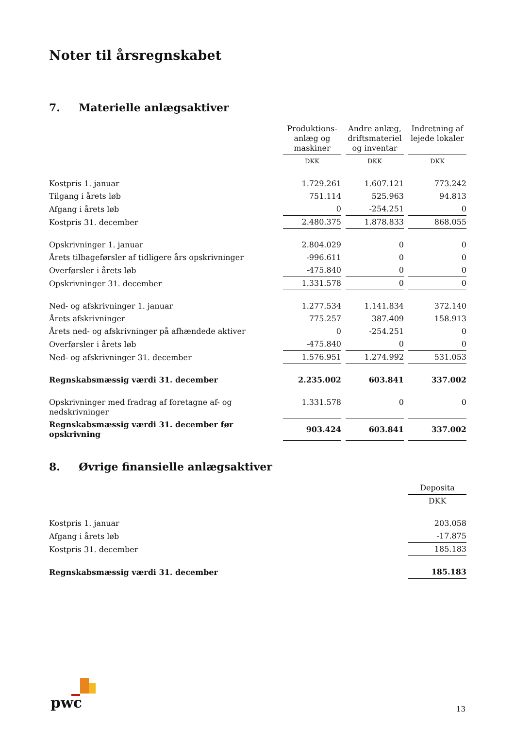Noter til årsregnskabet
7. Materielle anlægsaktiver
| | Produktions- anlæg og maskiner | Andre anlæg, driftsmateriel og inventar | Indretning af lejede lokaler |
| --- | --- | --- | --- |
| | DKK | DKK | DKK |
| Kostpris 1. januar | 1.729.261 | 1.607.121 | 773.242 |
| Tilgang i årets løb | 751.114 | 525.963 | 94.813 |
| Afgang i årets løb | 0 | -254.251 | 0 |
| Kostpris 31. december | 2.480.375 | 1.878.833 | 868.055 |
| Opskrivninger 1. januar | 2.804.029 | 0 | 0 |
| Årets tilbageførsler af tidligere års opskrivninger | -996.611 | 0 | 0 |
| Overførsler i årets løb | -475.840 | 0 | 0 |
| Opskrivninger 31. december | 1.331.578 | 0 | 0 |
| Ned- og afskrivninger 1. januar | 1.277.534 | 1.141.834 | 372.140 |
| Årets afskrivninger | 775.257 | 387.409 | 158.913 |
| Årets ned- og afskrivninger på afhændede aktiver | 0 | -254.251 | 0 |
| Overførsler i årets løb | -475.840 | 0 | 0 |
| Ned- og afskrivninger 31. december | 1.576.951 | 1.274.992 | 531.053 |
| Regnskabsmæssig værdi 31. december | 2.235.002 | 603.841 | 337.002 |
| Opskrivninger med fradrag af foretagne af- og nedskrivninger | 1.331.578 | 0 | 0 |
| Regnskabsmæssig værdi 31. december før opskrivning | 903.424 | 603.841 | 337.002 |
8. Øvrige finansielle anlægsaktiver
| | Deposita |
| --- | --- |
| | DKK |
| Kostpris 1. januar | 203.058 |
| Afgang i årets løb | -17.875 |
| Kostpris 31. december | 185.183 |
| Regnskabsmæssig værdi 31. december | 185.183 |
pwc 13